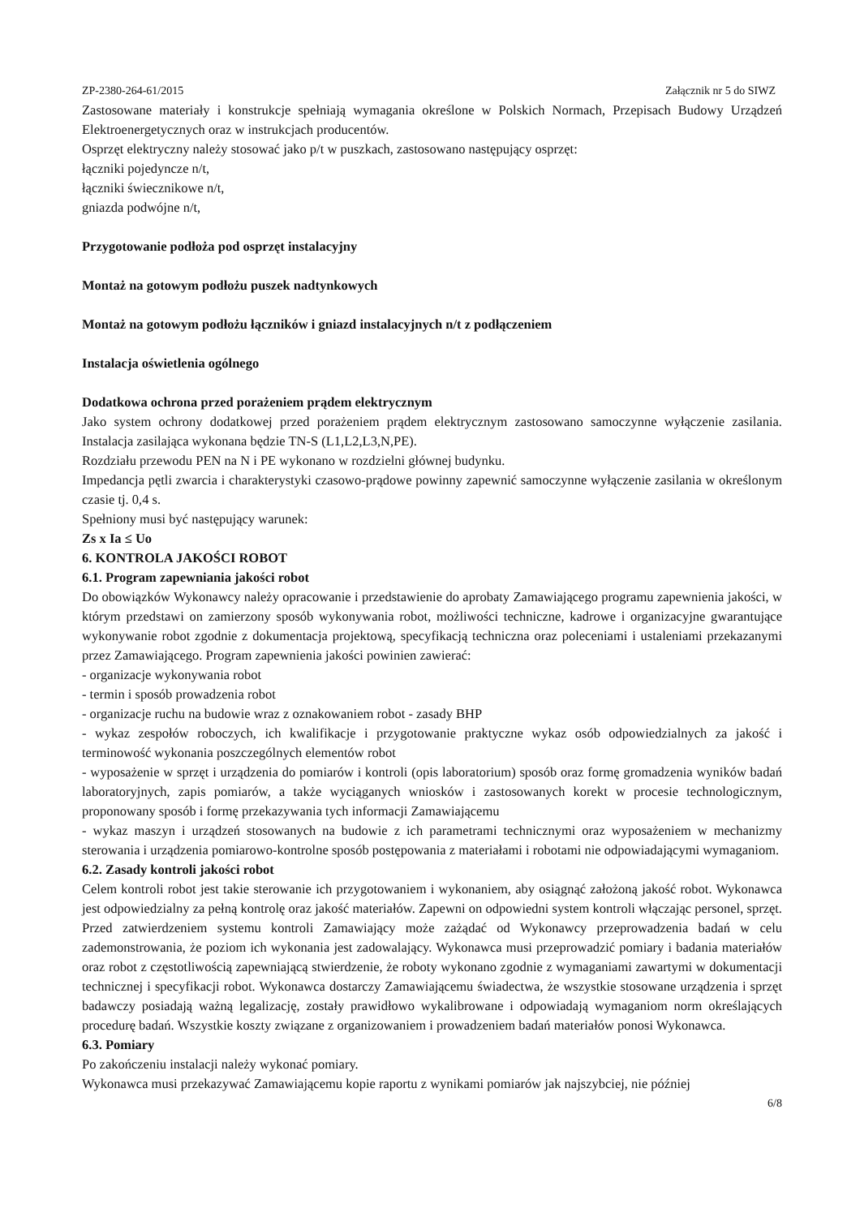ZP-2380-264-61/2015 Załącznik nr 5 do SIWZ
Zastosowane materiały i konstrukcje spełniają wymagania określone w Polskich Normach, Przepisach Budowy Urządzeń Elektroenergetycznych oraz w instrukcjach producentów.
Osprzęt elektryczny należy stosować jako p/t w puszkach, zastosowano następujący osprzęt:
łączniki pojedyncze n/t,
łączniki świecznikowe n/t,
gniazda podwójne n/t,
Przygotowanie podłoża pod osprzęt instalacyjny
Montaż na gotowym podłożu puszek nadtynkowych
Montaż na gotowym podłożu łączników i gniazd instalacyjnych n/t z podłączeniem
Instalacja oświetlenia ogólnego
Dodatkowa ochrona przed porażeniem prądem elektrycznym
Jako system ochrony dodatkowej przed porażeniem prądem elektrycznym zastosowano samoczynne wyłączenie zasilania. Instalacja zasilająca wykonana będzie TN-S (L1,L2,L3,N,PE).
Rozdziału przewodu PEN na N i PE wykonano w rozdzielni głównej budynku.
Impedancja pętli zwarcia i charakterystyki czasowo-prądowe powinny zapewnić samoczynne wyłączenie zasilania w określonym czasie tj. 0,4 s.
Spełniony musi być następujący warunek:
Zs x Ia ≤ Uo
6. KONTROLA JAKOŚCI ROBOT
6.1. Program zapewniania jakości robot
Do obowiązków Wykonawcy należy opracowanie i przedstawienie do aprobaty Zamawiającego programu zapewnienia jakości, w którym przedstawi on zamierzony sposób wykonywania robot, możliwości techniczne, kadrowe i organizacyjne gwarantujące wykonywanie robot zgodnie z dokumentacja projektową, specyfikacją techniczna oraz poleceniami i ustaleniami przekazanymi przez Zamawiającego. Program zapewnienia jakości powinien zawierać:
- organizacje wykonywania robot
- termin i sposób prowadzenia robot
- organizacje ruchu na budowie wraz z oznakowaniem robot - zasady BHP
- wykaz zespołów roboczych, ich kwalifikacje i przygotowanie praktyczne wykaz osób odpowiedzialnych za jakość i terminowość wykonania poszczególnych elementów robot
- wyposażenie w sprzęt i urządzenia do pomiarów i kontroli (opis laboratorium) sposób oraz formę gromadzenia wyników badań laboratoryjnych, zapis pomiarów, a także wyciąganych wniosków i zastosowanych korekt w procesie technologicznym, proponowany sposób i formę przekazywania tych informacji Zamawiającemu
- wykaz maszyn i urządzeń stosowanych na budowie z ich parametrami technicznymi oraz wyposażeniem w mechanizmy sterowania i urządzenia pomiarowo-kontrolne sposób postępowania z materiałami i robotami nie odpowiadającymi wymaganiom.
6.2. Zasady kontroli jakości robot
Celem kontroli robot jest takie sterowanie ich przygotowaniem i wykonaniem, aby osiągnąć założoną jakość robot. Wykonawca jest odpowiedzialny za pełną kontrolę oraz jakość materiałów. Zapewni on odpowiedni system kontroli włączając personel, sprzęt. Przed zatwierdzeniem systemu kontroli Zamawiający może zażądać od Wykonawcy przeprowadzenia badań w celu zademonstrowania, że poziom ich wykonania jest zadowalający. Wykonawca musi przeprowadzić pomiary i badania materiałów oraz robot z częstotliwością zapewniającą stwierdzenie, że roboty wykonano zgodnie z wymaganiami zawartymi w dokumentacji technicznej i specyfikacji robot. Wykonawca dostarczy Zamawiającemu świadectwa, że wszystkie stosowane urządzenia i sprzęt badawczy posiadają ważną legalizację, zostały prawidłowo wykalibrowane i odpowiadają wymaganiom norm określających procedurę badań. Wszystkie koszty związane z organizowaniem i prowadzeniem badań materiałów ponosi Wykonawca.
6.3. Pomiary
Po zakończeniu instalacji należy wykonać pomiary.
Wykonawca musi przekazywać Zamawiającemu kopie raportu z wynikami pomiarów jak najszybciej, nie później
6/8